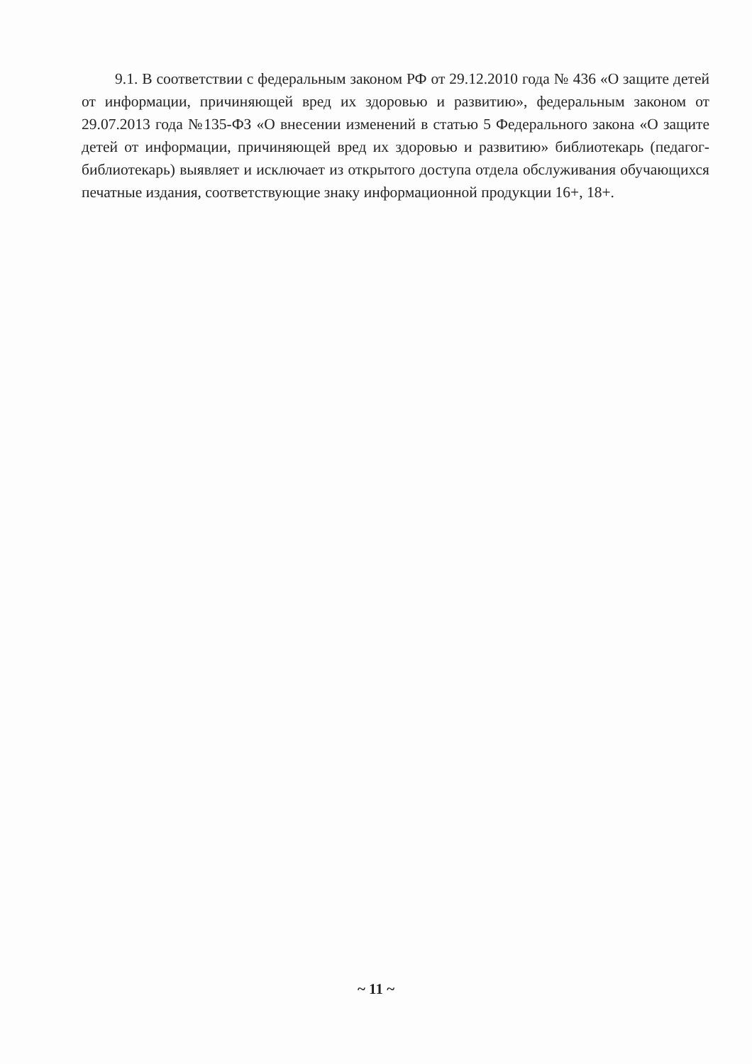9.1. В соответствии с федеральным законом РФ от 29.12.2010 года № 436 «О защите детей от информации, причиняющей вред их здоровью и развитию», федеральным законом от 29.07.2013 года №135-ФЗ «О внесении изменений в статью 5 Федерального закона «О защите детей от информации, причиняющей вред их здоровью и развитию» библиотекарь (педагог-библиотекарь) выявляет и исключает из открытого доступа отдела обслуживания обучающихся печатные издания, соответствующие знаку информационной продукции 16+, 18+.
~ 11 ~